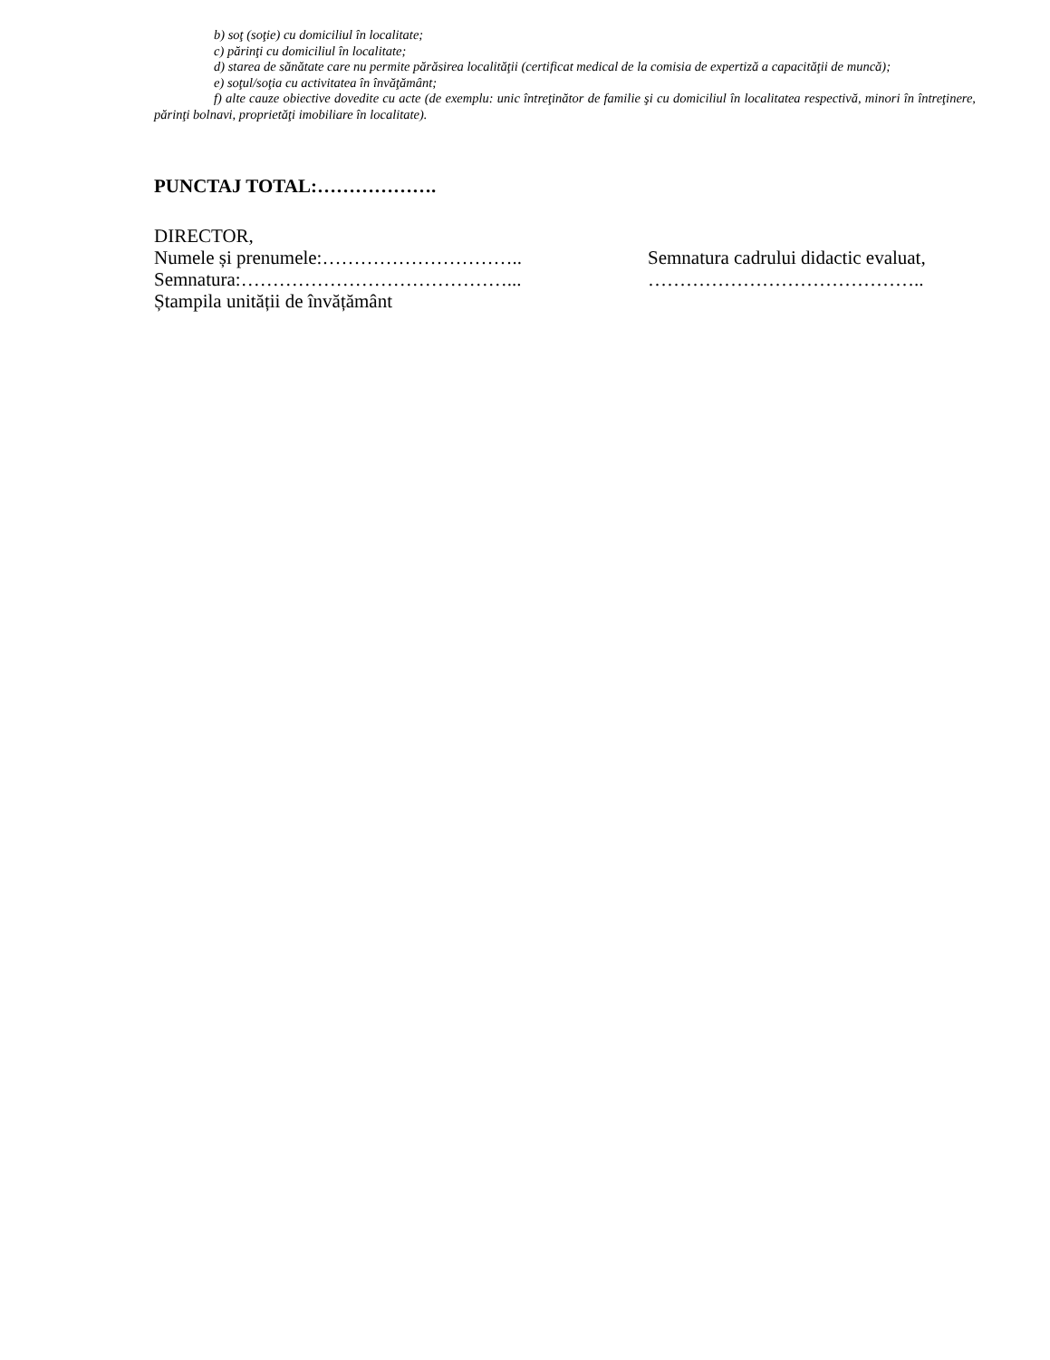b) soţ (soţie) cu domiciliul în localitate;
c) părinţi cu domiciliul în localitate;
d) starea de sănătate care nu permite părăsirea localităţii (certificat medical de la comisia de expertiză a capacităţii de muncă);
e) soţul/soţia cu activitatea în învăţământ;
f) alte cauze obiective dovedite cu acte (de exemplu: unic întreţinător de familie şi cu domiciliul în localitatea respectivă, minori în întreţinere, părinţi bolnavi, proprietăţi imobiliare în localitate).
PUNCTAJ TOTAL:……………….
DIRECTOR,
Numele și prenumele:…………………………..
Semnatura:……………………………………...
Ștampila unității de învățământ
Semnatura cadrului didactic evaluat,
……………………………………..